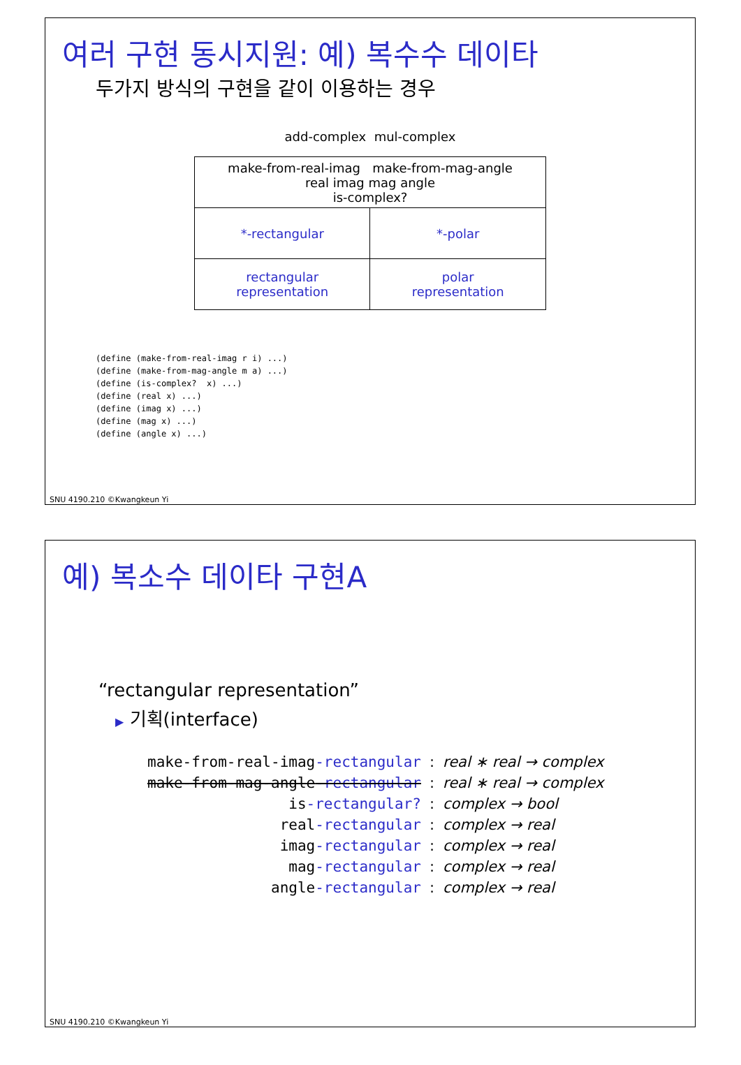여러 구현 동시지원: 예) 복수수 데이타
두가지 방식의 구현을 같이 이용하는 경우
add-complex mul-complex
| make-from-real-imag make-from-mag-angle real imag mag angle is-complex? | |
| *-rectangular | *-polar |
| rectangular representation | polar representation |
(define (make-from-real-imag r i) ...)
(define (make-from-mag-angle m a) ...)
(define (is-complex?  x) ...)
(define (real x) ...)
(define (imag x) ...)
(define (mag x) ...)
(define (angle x) ...)
SNU 4190.210 ©Kwangkeun Yi
예) 복소수 데이타 구현A
“rectangular representation”
▶ 기획(interface)
| make-from-real-imag -rectangular | : | real ∗ real → complex |
| make-from-mag-angle -rectangular | : | real ∗ real → complex |
| is -rectangular? | : | complex → bool |
| real -rectangular | : | complex → real |
| imag -rectangular | : | complex → real |
| mag -rectangular | : | complex → real |
| angle -rectangular | : | complex → real |
SNU 4190.210 ©Kwangkeun Yi